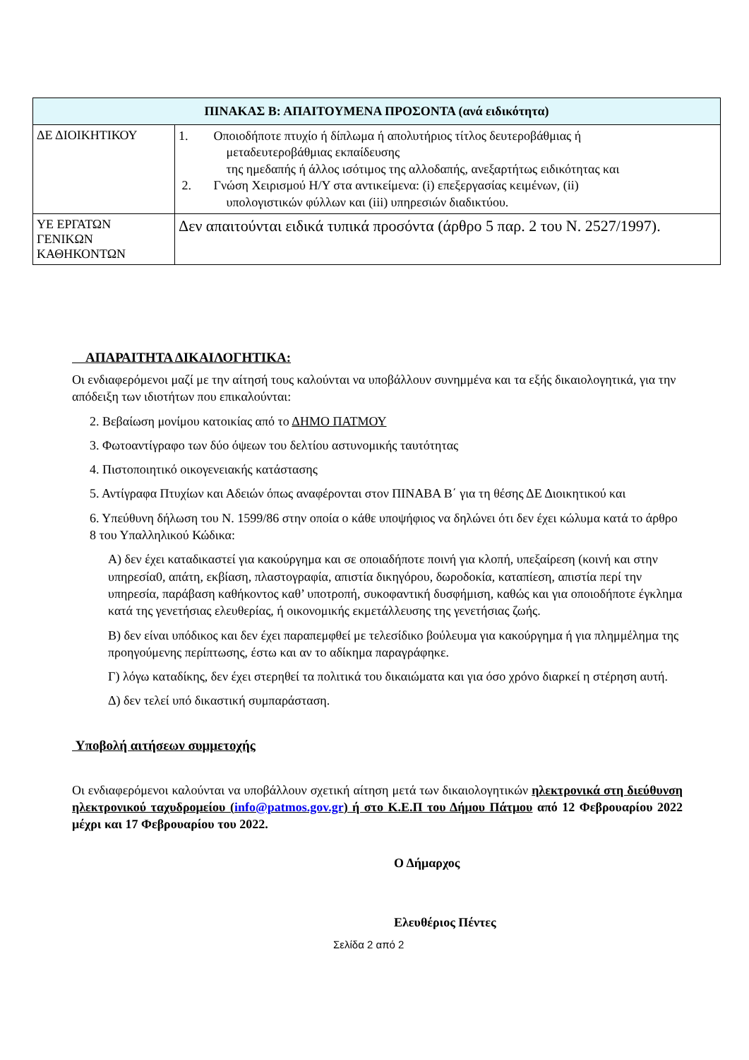| ΠΙΝΑΚΑΣ Β: ΑΠΑΙΤΟΥΜΕΝΑ ΠΡΟΣΟΝΤΑ (ανά ειδικότητα) | |
| --- | --- |
| ΔΕ ΔΙΟΙΚΗΤΙΚΟΥ | 1. Οποιοδήποτε πτυχίο ή δίπλωμα ή απολυτήριος τίτλος δευτεροβάθμιας ή μεταδευτεροβάθμιας εκπαίδευσης της ημεδαπής ή άλλος ισότιμος της αλλοδαπής, ανεξαρτήτως ειδικότητας και 2. Γνώση Χειρισμού Η/Υ στα αντικείμενα: (i) επεξεργασίας κειμένων, (ii) υπολογιστικών φύλλων και (iii) υπηρεσιών διαδικτύου. |
| ΥΕ ΕΡΓΑΤΩΝ ΓΕΝΙΚΩΝ ΚΑΘΗΚΟΝΤΩΝ | Δεν απαιτούνται ειδικά τυπικά προσόντα (άρθρο 5 παρ. 2 του Ν. 2527/1997). |
ΑΠΑΡΑΙΤΗΤΑ ΔΙΚΑΙΛΟΓΗΤΙΚΑ:
Οι ενδιαφερόμενοι μαζί με την αίτησή τους καλούνται να υποβάλλουν συνημμένα και τα εξής δικαιολογητικά, για την απόδειξη των ιδιοτήτων που επικαλούνται:
2. Βεβαίωση μονίμου κατοικίας από το ΔΗΜΟ ΠΑΤΜΟΥ
3. Φωτοαντίγραφο των δύο όψεων του δελτίου αστυνομικής ταυτότητας
4. Πιστοποιητικό οικογενειακής κατάστασης
5. Αντίγραφα Πτυχίων και Αδειών όπως αναφέρονται στον ΠΙΝΑΒΑ Β΄ για τη θέσης ΔΕ Διοικητικού και
6. Υπεύθυνη δήλωση του Ν. 1599/86 στην οποία ο κάθε υποψήφιος να δηλώνει ότι δεν έχει κώλυμα κατά το άρθρο 8 του Υπαλληλικού Κώδικα:
Α) δεν έχει καταδικαστεί για κακούργημα και σε οποιαδήποτε ποινή για κλοπή, υπεξαίρεση (κοινή και στην υπηρεσία0, απάτη, εκβίαση, πλαστογραφία, απιστία δικηγόρου, δωροδοκία, καταπίεση, απιστία περί την υπηρεσία, παράβαση καθήκοντος καθ’ υποτροπή, συκοφαντική δυσφήμιση, καθώς και για οποιοδήποτε έγκλημα κατά της γενετήσιας ελευθερίας, ή οικονομικής εκμετάλλευσης της γενετήσιας ζωής.
Β) δεν είναι υπόδικος και δεν έχει παραπεμφθεί με τελεσίδικο βούλευμα για κακούργημα ή για πλημμέλημα της προηγούμενης περίπτωσης, έστω και αν το αδίκημα παραγράφηκε.
Γ) λόγω καταδίκης, δεν έχει στερηθεί τα πολιτικά του δικαιώματα και για όσο χρόνο διαρκεί η στέρηση αυτή.
Δ) δεν τελεί υπό δικαστική συμπαράσταση.
Υποβολή αιτήσεων συμμετοχής
Οι ενδιαφερόμενοι καλούνται να υποβάλλουν σχετική αίτηση μετά των δικαιολογητικών ηλεκτρονικά στη διεύθυνση ηλεκτρονικού ταχυδρομείου (info@patmos.gov.gr) ή στο Κ.Ε.Π του Δήμου Πάτμου από 12 Φεβρουαρίου 2022 μέχρι και 17 Φεβρουαρίου του 2022.
Ο Δήμαρχος
Ελευθέριος Πέντες
Σελίδα 2 από 2